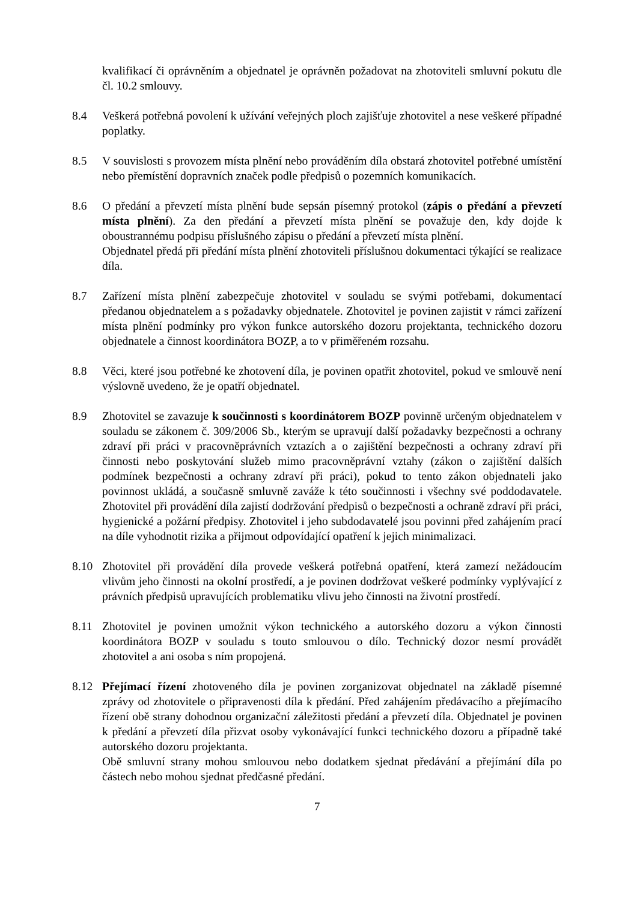kvalifikací či oprávněním a objednatel je oprávněn požadovat na zhotoviteli smluvní pokutu dle čl. 10.2 smlouvy.
8.4 Veškerá potřebná povolení k užívání veřejných ploch zajišťuje zhotovitel a nese veškeré případné poplatky.
8.5 V souvislosti s provozem místa plnění nebo prováděním díla obstará zhotovitel potřebné umístění nebo přemístění dopravních značek podle předpisů o pozemních komunikacích.
8.6 O předání a převzetí místa plnění bude sepsán písemný protokol (zápis o předání a převzetí místa plnění). Za den předání a převzetí místa plnění se považuje den, kdy dojde k oboustrannému podpisu příslušného zápisu o předání a převzetí místa plnění.
Objednatel předá při předání místa plnění zhotoviteli příslušnou dokumentaci týkající se realizace díla.
8.7 Zařízení místa plnění zabezpečuje zhotovitel v souladu se svými potřebami, dokumentací předanou objednatelem a s požadavky objednatele. Zhotovitel je povinen zajistit v rámci zařízení místa plnění podmínky pro výkon funkce autorského dozoru projektanta, technického dozoru objednatele a činnost koordinátora BOZP, a to v přiměřeném rozsahu.
8.8 Věci, které jsou potřebné ke zhotovení díla, je povinen opatřit zhotovitel, pokud ve smlouvě není výslovně uvedeno, že je opatří objednatel.
8.9 Zhotovitel se zavazuje k součinnosti s koordinátorem BOZP povinně určeným objednatelem v souladu se zákonem č. 309/2006 Sb., kterým se upravují další požadavky bezpečnosti a ochrany zdraví při práci v pracovněprávních vztazích a o zajištění bezpečnosti a ochrany zdraví při činnosti nebo poskytování služeb mimo pracovněprávní vztahy (zákon o zajištění dalších podmínek bezpečnosti a ochrany zdraví při práci), pokud to tento zákon objednateli jako povinnost ukládá, a současně smluvně zaváže k této součinnosti i všechny své poddodavatele. Zhotovitel při provádění díla zajistí dodržování předpisů o bezpečnosti a ochraně zdraví při práci, hygienické a požární předpisy. Zhotovitel i jeho subdodavatelé jsou povinni před zahájením prací na díle vyhodnotit rizika a přijmout odpovídající opatření k jejich minimalizaci.
8.10 Zhotovitel při provádění díla provede veškerá potřebná opatření, která zamezí nežádoucím vlivům jeho činnosti na okolní prostředí, a je povinen dodržovat veškeré podmínky vyplývající z právních předpisů upravujících problematiku vlivu jeho činnosti na životní prostředí.
8.11 Zhotovitel je povinen umožnit výkon technického a autorského dozoru a výkon činnosti koordinátora BOZP v souladu s touto smlouvou o dílo. Technický dozor nesmí provádět zhotovitel a ani osoba s ním propojená.
8.12 Přejímací řízení zhotoveného díla je povinen zorganizovat objednatel na základě písemné zprávy od zhotovitele o připravenosti díla k předání. Před zahájením předávacího a přejímacího řízení obě strany dohodnou organizační záležitosti předání a převzetí díla. Objednatel je povinen k předání a převzetí díla přizvat osoby vykonávající funkci technického dozoru a případně také autorského dozoru projektanta.
Obě smluvní strany mohou smlouvou nebo dodatkem sjednat předávání a přejímání díla po částech nebo mohou sjednat předčasné předání.
7